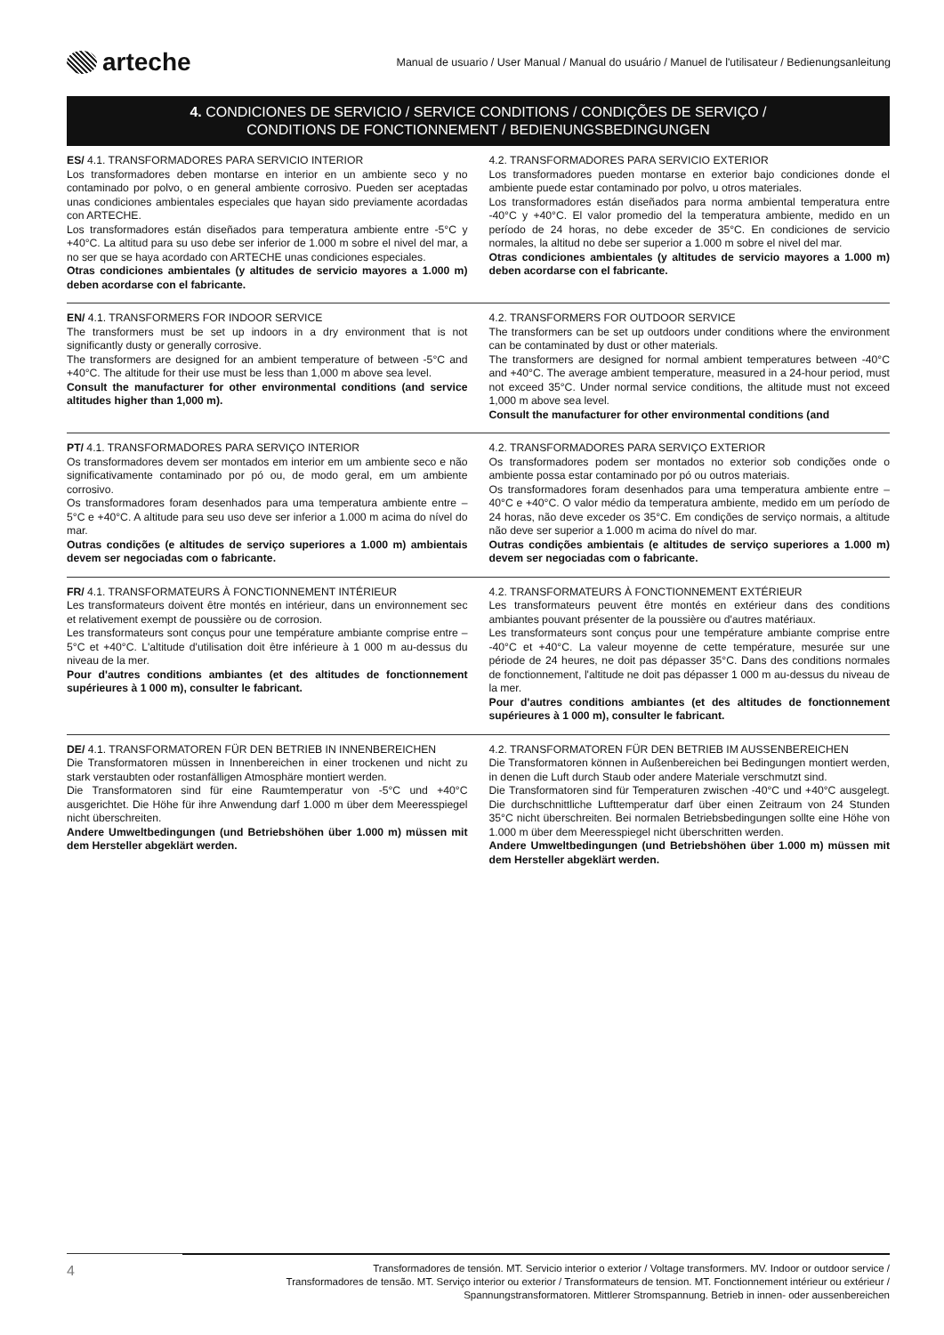arteche
Manual de usuario / User Manual / Manual do usuário / Manuel de l'utilisateur / Bedienungsanleitung
4. CONDICIONES DE SERVICIO / SERVICE CONDITIONS / CONDIÇÕES DE SERVIÇO /
CONDITIONS DE FONCTIONNEMENT / BEDIENUNGSBEDINGUNGEN
ES/ 4.1. TRANSFORMADORES PARA SERVICIO INTERIOR
Los transformadores deben montarse en interior en un ambiente seco y no contaminado por polvo, o en general ambiente corrosivo. Pueden ser aceptadas unas condiciones ambientales especiales que hayan sido previamente acordadas con ARTECHE.
Los transformadores están diseñados para temperatura ambiente entre -5°C y +40°C. La altitud para su uso debe ser inferior de 1.000 m sobre el nivel del mar, a no ser que se haya acordado con ARTECHE unas condiciones especiales.
Otras condiciones ambientales (y altitudes de servicio mayores a 1.000 m) deben acordarse con el fabricante.
4.2. TRANSFORMADORES PARA SERVICIO EXTERIOR
Los transformadores pueden montarse en exterior bajo condiciones donde el ambiente puede estar contaminado por polvo, u otros materiales.
Los transformadores están diseñados para norma ambiental temperatura entre -40°C y +40°C. El valor promedio del la temperatura ambiente, medido en un período de 24 horas, no debe exceder de 35°C. En condiciones de servicio normales, la altitud no debe ser superior a 1.000 m sobre el nivel del mar.
Otras condiciones ambientales (y altitudes de servicio mayores a 1.000 m) deben acordarse con el fabricante.
EN/ 4.1. TRANSFORMERS FOR INDOOR SERVICE
The transformers must be set up indoors in a dry environment that is not significantly dusty or generally corrosive.
The transformers are designed for an ambient temperature of between -5°C and +40°C. The altitude for their use must be less than 1,000 m above sea level.
Consult the manufacturer for other environmental conditions (and service altitudes higher than 1,000 m).
4.2. TRANSFORMERS FOR OUTDOOR SERVICE
The transformers can be set up outdoors under conditions where the environment can be contaminated by dust or other materials.
The transformers are designed for normal ambient temperatures between -40°C and +40°C. The average ambient temperature, measured in a 24-hour period, must not exceed 35°C. Under normal service conditions, the altitude must not exceed 1,000 m above sea level.
Consult the manufacturer for other environmental conditions (and
PT/ 4.1. TRANSFORMADORES PARA SERVIÇO INTERIOR
Os transformadores devem ser montados em interior em um ambiente seco e não significativamente contaminado por pó ou, de modo geral, em um ambiente corrosivo.
Os transformadores foram desenhados para uma temperatura ambiente entre –5°C e +40°C. A altitude para seu uso deve ser inferior a 1.000 m acima do nível do mar.
Outras condições (e altitudes de serviço superiores a 1.000 m) ambientais devem ser negociadas com o fabricante.
4.2. TRANSFORMADORES PARA SERVIÇO EXTERIOR
Os transformadores podem ser montados no exterior sob condições onde o ambiente possa estar contaminado por pó ou outros materiais.
Os transformadores foram desenhados para uma temperatura ambiente entre –40°C e +40°C. O valor médio da temperatura ambiente, medido em um período de 24 horas, não deve exceder os 35°C. Em condições de serviço normais, a altitude não deve ser superior a 1.000 m acima do nível do mar.
Outras condições ambientais (e altitudes de serviço superiores a 1.000 m) devem ser negociadas com o fabricante.
FR/ 4.1. TRANSFORMATEURS À FONCTIONNEMENT INTÉRIEUR
Les transformateurs doivent être montés en intérieur, dans un environnement sec et relativement exempt de poussière ou de corrosion.
Les transformateurs sont conçus pour une température ambiante comprise entre –5°C et +40°C. L'altitude d'utilisation doit être inférieure à 1 000 m au-dessus du niveau de la mer.
Pour d'autres conditions ambiantes (et des altitudes de fonctionnement supérieures à 1 000 m), consulter le fabricant.
4.2. TRANSFORMATEURS À FONCTIONNEMENT EXTÉRIEUR
Les transformateurs peuvent être montés en extérieur dans des conditions ambiantes pouvant présenter de la poussière ou d'autres matériaux.
Les transformateurs sont conçus pour une température ambiante comprise entre -40°C et +40°C. La valeur moyenne de cette température, mesurée sur une période de 24 heures, ne doit pas dépasser 35°C. Dans des conditions normales de fonctionnement, l'altitude ne doit pas dépasser 1 000 m au-dessus du niveau de la mer.
Pour d'autres conditions ambiantes (et des altitudes de fonctionnement supérieures à 1 000 m), consulter le fabricant.
DE/ 4.1. TRANSFORMATOREN FÜR DEN BETRIEB IN INNENBEREICHEN
Die Transformatoren müssen in Innenbereichen in einer trockenen und nicht zu stark verstaubten oder rostanfälligen Atmosphäre montiert werden.
Die Transformatoren sind für eine Raumtemperatur von -5°C und +40°C ausgerichtet. Die Höhe für ihre Anwendung darf 1.000 m über dem Meeresspiegel nicht überschreiten.
Andere Umweltbedingungen (und Betriebshöhen über 1.000 m) müssen mit dem Hersteller abgeklärt werden.
4.2. TRANSFORMATOREN FÜR DEN BETRIEB IM AUSSENBEREICHEN
Die Transformatoren können in Außenbereichen bei Bedingungen montiert werden, in denen die Luft durch Staub oder andere Materiale verschmutzt sind.
Die Transformatoren sind für Temperaturen zwischen -40°C und +40°C ausgelegt. Die durchschnittliche Lufttemperatur darf über einen Zeitraum von 24 Stunden 35°C nicht überschreiten. Bei normalen Betriebsbedingungen sollte eine Höhe von 1.000 m über dem Meeresspiegel nicht überschritten werden.
Andere Umweltbedingungen (und Betriebshöhen über 1.000 m) müssen mit dem Hersteller abgeklärt werden.
4
Transformadores de tensión. MT. Servicio interior o exterior / Voltage transformers. MV. Indoor or outdoor service /
Transformadores de tensão. MT. Serviço interior ou exterior / Transformateurs de tension. MT. Fonctionnement intérieur ou extérieur /
Spannungstransformatoren. Mittlerer Stromspannung. Betrieb in innen- oder aussenbereichen